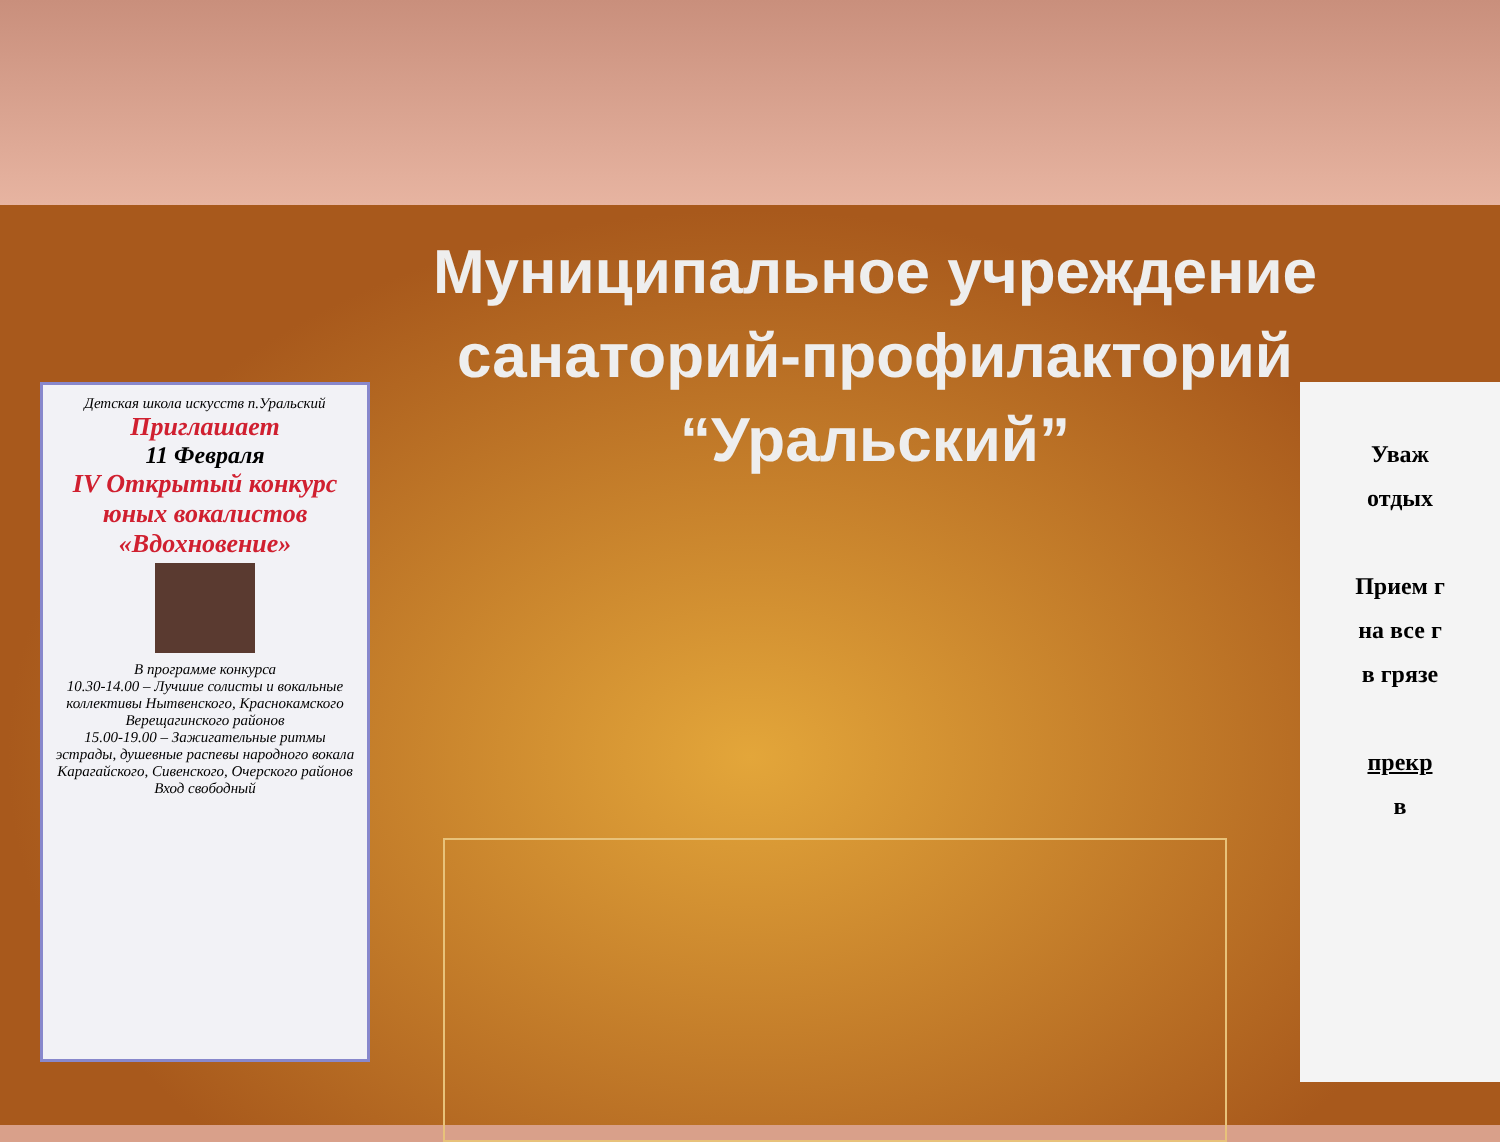Муниципальное учреждение
санаторий-профилакторий
“Уральский”
Детская школа искусств п.Уральский
Приглашает
11 Февраля
IV Открытый конкурс юных вокалистов «Вдохновение»
В программе конкурса
10.30-14.00 – Лучшие солисты и вокальные коллективы Нытвенского, Краснокамского Верещагинского районов
15.00-19.00 – Зажигательные ритмы эстрады, душевные распевы народного вокала Карагайского, Сивенского, Очерского районов
Вход свободный
Уваж
отдых
Прием г
на все г
в грязе
прекр
в